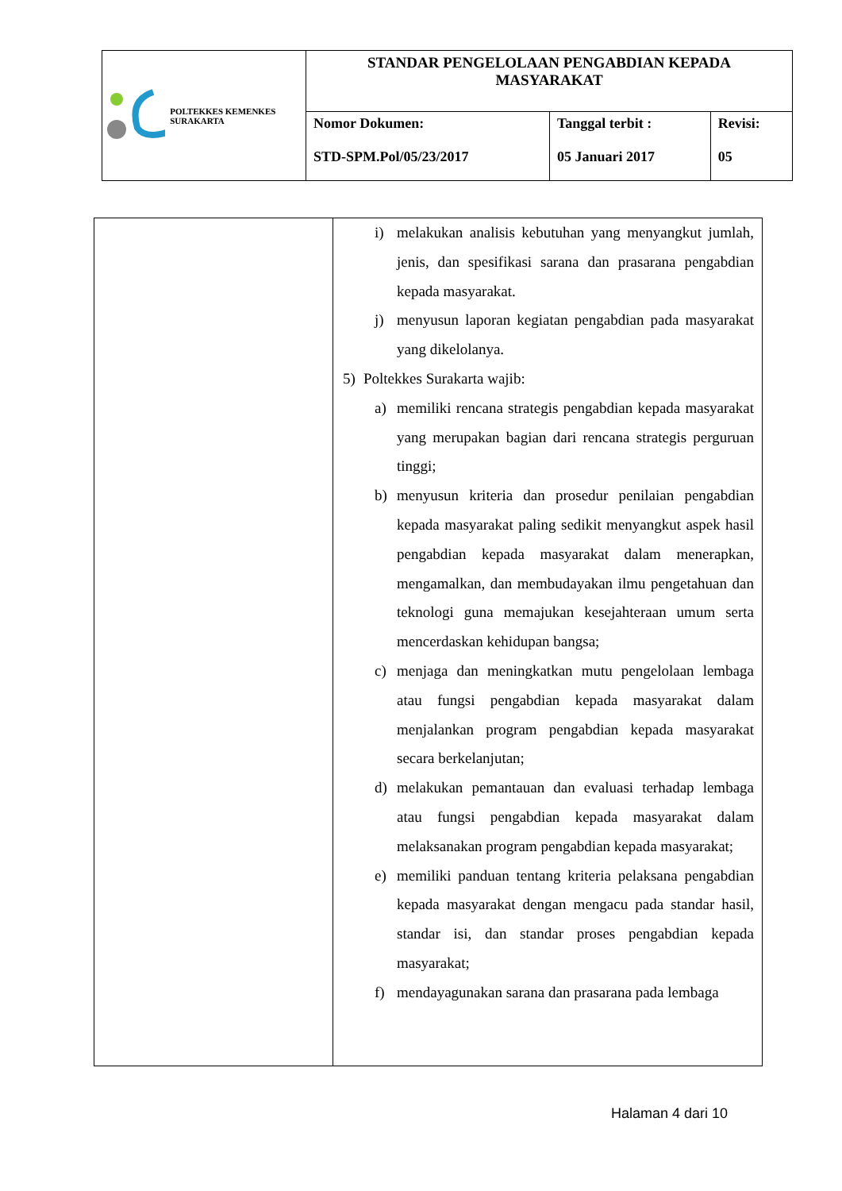| POLTEKKES KEMENKES SURAKARTA | STANDAR PENGELOLAAN PENGABDIAN KEPADA MASYARAKAT | | |
| | Nomor Dokumen: STD-SPM.Pol/05/23/2017 | Tanggal terbit : 05 Januari 2017 | Revisi: 05 |
| | i) melakukan analisis kebutuhan yang menyangkut jumlah, jenis, dan spesifikasi sarana dan prasarana pengabdian kepada masyarakat. j) menyusun laporan kegiatan pengabdian pada masyarakat yang dikelolanya. 5) Poltekkes Surakarta wajib: a) memiliki rencana strategis pengabdian kepada masyarakat yang merupakan bagian dari rencana strategis perguruan tinggi; b) menyusun kriteria dan prosedur penilaian pengabdian kepada masyarakat paling sedikit menyangkut aspek hasil pengabdian kepada masyarakat dalam menerapkan, mengamalkan, dan membudayakan ilmu pengetahuan dan teknologi guna memajukan kesejahteraan umum serta mencerdaskan kehidupan bangsa; c) menjaga dan meningkatkan mutu pengelolaan lembaga atau fungsi pengabdian kepada masyarakat dalam menjalankan program pengabdian kepada masyarakat secara berkelanjutan; d) melakukan pemantauan dan evaluasi terhadap lembaga atau fungsi pengabdian kepada masyarakat dalam melaksanakan program pengabdian kepada masyarakat; e) memiliki panduan tentang kriteria pelaksana pengabdian kepada masyarakat dengan mengacu pada standar hasil, standar isi, dan standar proses pengabdian kepada masyarakat; f) mendayagunakan sarana dan prasarana pada lembaga |
Halaman 4 dari 10